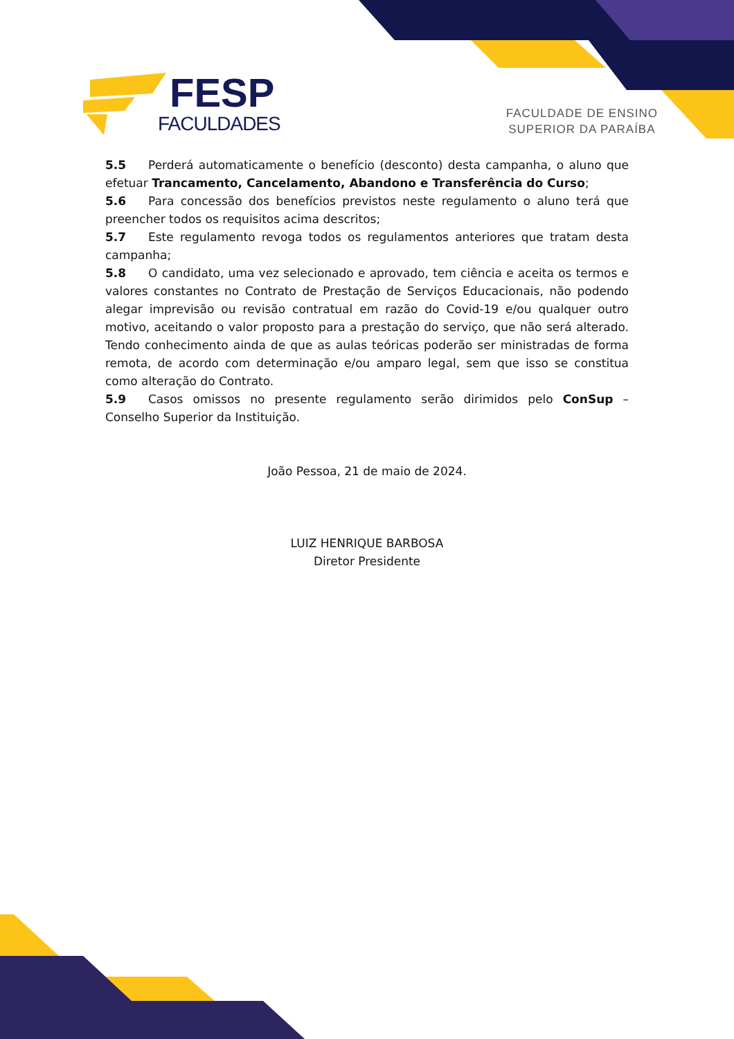FESP
FACULDADES
FACULDADE DE ENSINO
SUPERIOR DA PARAÍBA
5.5 Perderá automaticamente o benefício (desconto) desta campanha, o aluno que efetuar Trancamento, Cancelamento, Abandono e Transferência do Curso;
5.6 Para concessão dos benefícios previstos neste regulamento o aluno terá que preencher todos os requisitos acima descritos;
5.7 Este regulamento revoga todos os regulamentos anteriores que tratam desta campanha;
5.8 O candidato, uma vez selecionado e aprovado, tem ciência e aceita os termos e valores constantes no Contrato de Prestação de Serviços Educacionais, não podendo alegar imprevisão ou revisão contratual em razão do Covid-19 e/ou qualquer outro motivo, aceitando o valor proposto para a prestação do serviço, que não será alterado. Tendo conhecimento ainda de que as aulas teóricas poderão ser ministradas de forma remota, de acordo com determinação e/ou amparo legal, sem que isso se constitua como alteração do Contrato.
5.9 Casos omissos no presente regulamento serão dirimidos pelo ConSup – Conselho Superior da Instituição.
João Pessoa, 21 de maio de 2024.
LUIZ HENRIQUE BARBOSA
Diretor Presidente